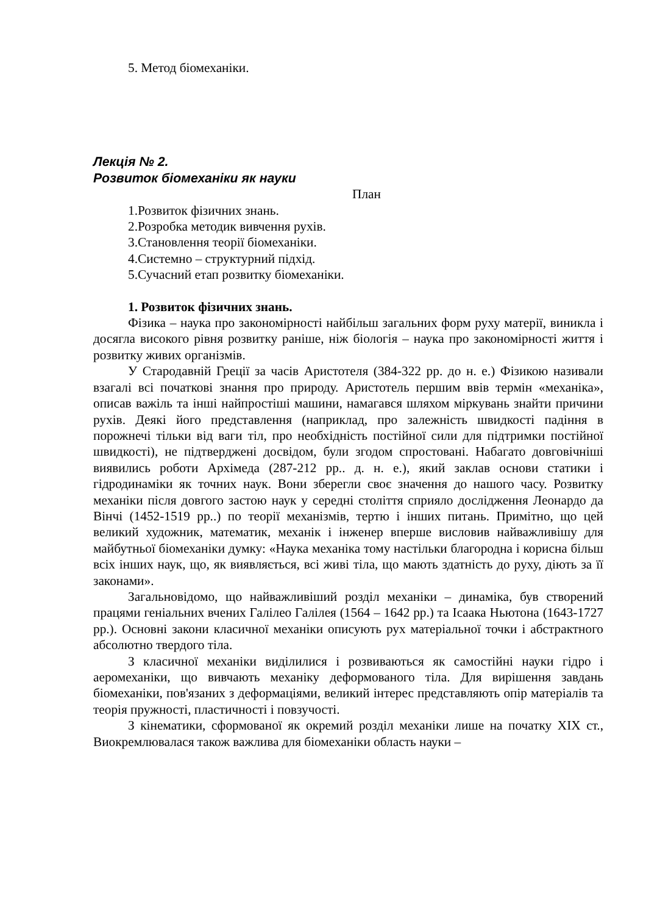5. Метод біомеханіки.
Лекція № 2.
Розвиток біомеханіки як науки
План
1.Розвиток фізичних знань.
2.Розробка методик вивчення рухів.
3.Становлення теорії біомеханіки.
4.Системно – структурний підхід.
5.Сучасний етап розвитку біомеханіки.
1. Розвиток фізичних знань.
Фізика – наука про закономірності найбільш загальних форм руху матерії, виникла і досягла високого рівня розвитку раніше, ніж біологія – наука про закономірності життя і розвитку живих організмів.
У Стародавній Греції за часів Аристотеля (384-322 рр. до н. е.) Фізикою називали взагалі всі початкові знання про природу. Аристотель першим ввів термін «механіка», описав важіль та інші найпростіші машини, намагався шляхом міркувань знайти причини рухів. Деякі його представлення (наприклад, про залежність швидкості падіння в порожнечі тільки від ваги тіл, про необхідність постійної сили для підтримки постійної швидкості), не підтверджені досвідом, були згодом спростовані. Набагато довговічніші виявились роботи Архімеда (287-212 рр.. д. н. е.), який заклав основи статики і гідродинаміки як точних наук. Вони зберегли своє значення до нашого часу. Розвитку механіки після довгого застою наук у середні століття сприяло дослідження Леонардо да Вінчі (1452-1519 рр..) по теорії механізмів, тертю і інших питань. Примітно, що цей великий художник, математик, механік і інженер вперше висловив найважливішу для майбутньої біомеханіки думку: «Наука механіка тому настільки благородна і корисна більш всіх інших наук, що, як виявляється, всі живі тіла, що мають здатність до руху, діють за її законами».
Загальновідомо, що найважливіший розділ механіки – динаміка, був створений працями геніальних вчених Галілео Галілея (1564 – 1642 рр.) та Ісаака Ньютона (1643-1727 рр.). Основні закони класичної механіки описують рух матеріальної точки і абстрактного абсолютно твердого тіла.
З класичної механіки виділилися і розвиваються як самостійні науки гідро і аеромеханіки, що вивчають механіку деформованого тіла. Для вирішення завдань біомеханіки, пов'язаних з деформаціями, великий інтерес представляють опір матеріалів та теорія пружності, пластичності і повзучості.
З кінематики, сформованої як окремий розділ механіки лише на початку XIX ст., Виокремлювалася також важлива для біомеханіки область науки –